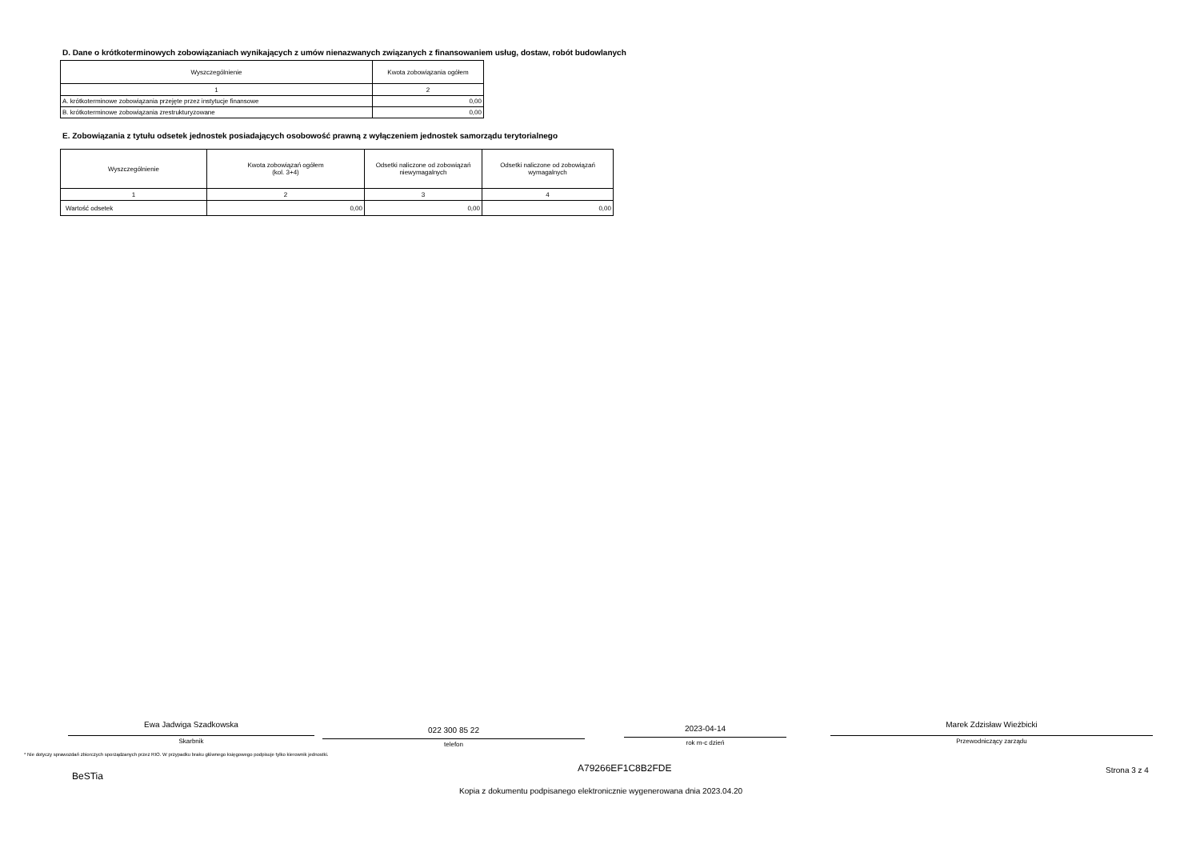D. Dane o krótkoterminowych zobowiązaniach wynikających z umów nienazwanych związanych z finansowaniem usług, dostaw, robót budowlanych
| Wyszczególnienie | Kwota zobowiązania ogółem |
| --- | --- |
| 1 | 2 |
| A. krótkoterminowe zobowiązania przejęte przez instytucje finansowe | 0,00 |
| B. krótkoterminowe zobowiązania zrestrukturyzowane | 0,00 |
E. Zobowiązania z tytułu odsetek jednostek posiadających osobowość prawną z wyłączeniem jednostek samorządu terytorialnego
| Wyszczególnienie | Kwota zobowiązań ogółem (kol. 3+4) | Odsetki naliczone od zobowiązań niewymagalnych | Odsetki naliczone od zobowiązań wymagalnych |
| --- | --- | --- | --- |
| 1 | 2 | 3 | 4 |
| Wartość odsetek | 0,00 | 0,00 | 0,00 |
Ewa Jadwiga Szadkowska
Skarbnik
022 300 85 22
telefon
2023-04-14
rok m-c dzień
Marek Zdzisław Wieżbicki
Przewodniczący zarządu
* Nie dotyczy sprawozdań zbiorczych sporządzanych przez RIO. W przypadku braku głównego księgowego podpisuje tylko kierownik jednostki.
BeSTia
A79266EF1C8B2FDE Strona 3 z 4
Kopia z dokumentu podpisanego elektronicznie wygenerowana dnia 2023.04.20